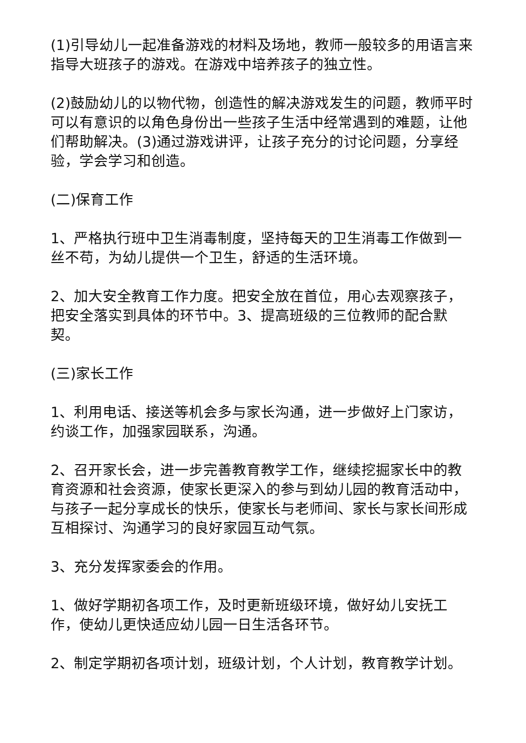(1)引导幼儿一起准备游戏的材料及场地，教师一般较多的用语言来指导大班孩子的游戏。在游戏中培养孩子的独立性。
(2)鼓励幼儿的以物代物，创造性的解决游戏发生的问题，教师平时可以有意识的以角色身份出一些孩子生活中经常遇到的难题，让他们帮助解决。(3)通过游戏讲评，让孩子充分的讨论问题，分享经验，学会学习和创造。
(二)保育工作
1、严格执行班中卫生消毒制度，坚持每天的卫生消毒工作做到一丝不苟，为幼儿提供一个卫生，舒适的生活环境。
2、加大安全教育工作力度。把安全放在首位，用心去观察孩子，把安全落实到具体的环节中。3、提高班级的三位教师的配合默契。
(三)家长工作
1、利用电话、接送等机会多与家长沟通，进一步做好上门家访，约谈工作，加强家园联系，沟通。
2、召开家长会，进一步完善教育教学工作，继续挖掘家长中的教育资源和社会资源，使家长更深入的参与到幼儿园的教育活动中，与孩子一起分享成长的快乐，使家长与老师间、家长与家长间形成互相探讨、沟通学习的良好家园互动气氛。
3、充分发挥家委会的作用。
1、做好学期初各项工作，及时更新班级环境，做好幼儿安抚工作，使幼儿更快适应幼儿园一日生活各环节。
2、制定学期初各项计划，班级计划，个人计划，教育教学计划。